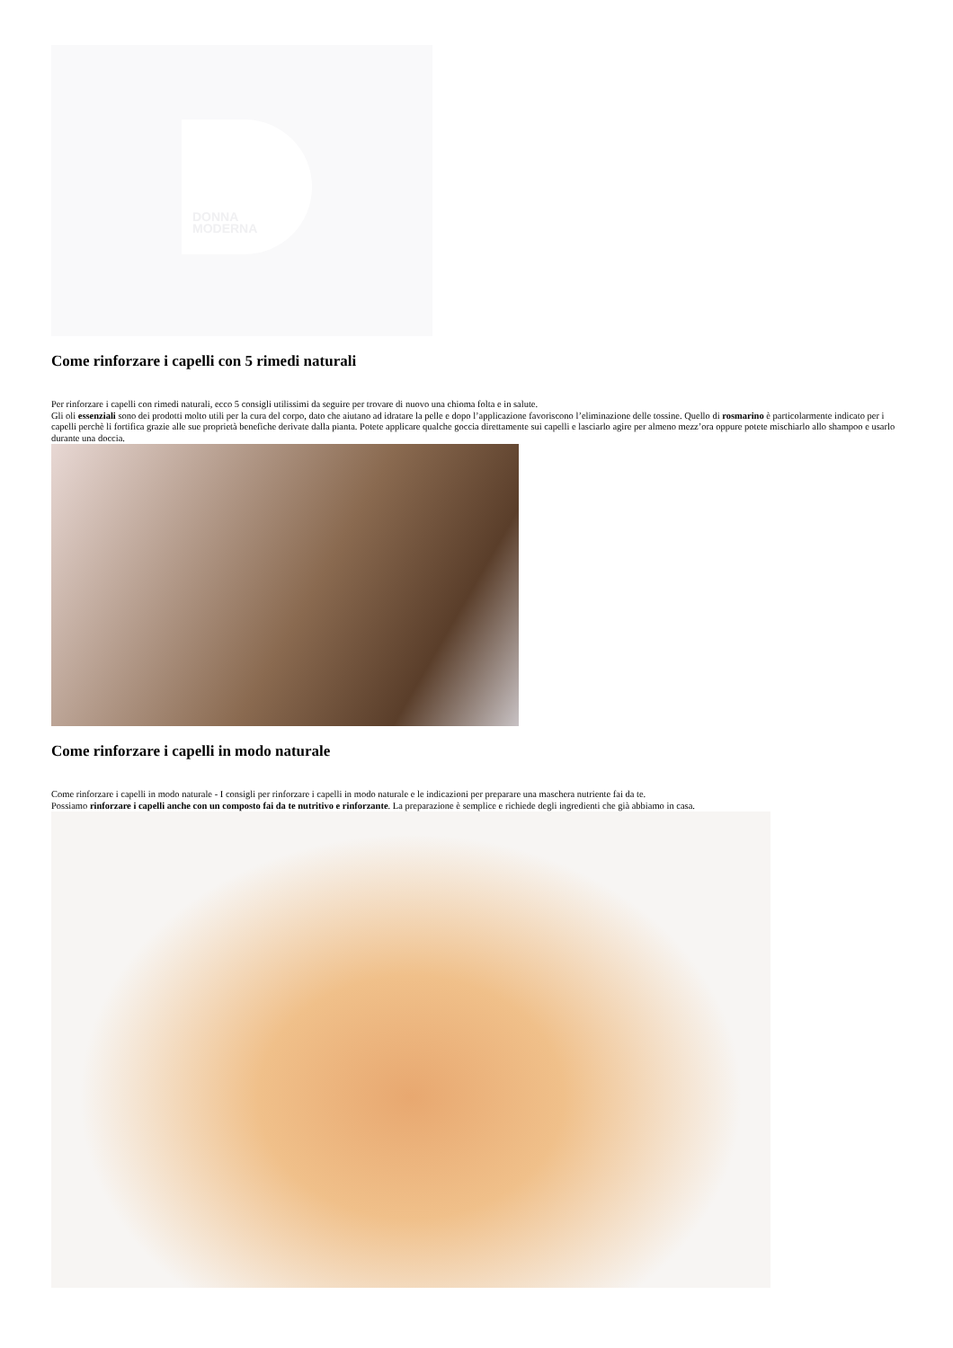DONNA
MODERNA
Come rinforzare i capelli con 5 rimedi naturali
Per rinforzare i capelli con rimedi naturali, ecco 5 consigli utilissimi da seguire per trovare di nuovo una chioma folta e in salute.
Gli oli essenziali sono dei prodotti molto utili per la cura del corpo, dato che aiutano ad idratare la pelle e dopo l’applicazione favoriscono l’eliminazione delle tossine. Quello di rosmarino è particolarmente indicato per i capelli perchè li fortifica grazie alle sue proprietà benefiche derivate dalla pianta. Potete applicare qualche goccia direttamente sui capelli e lasciarlo agire per almeno mezz’ora oppure potete mischiarlo allo shampoo e usarlo durante una doccia.
Come rinforzare i capelli in modo naturale
Come rinforzare i capelli in modo naturale - I consigli per rinforzare i capelli in modo naturale e le indicazioni per preparare una maschera nutriente fai da te.
Possiamo rinforzare i capelli anche con un composto fai da te nutritivo e rinforzante. La preparazione è semplice e richiede degli ingredienti che già abbiamo in casa.